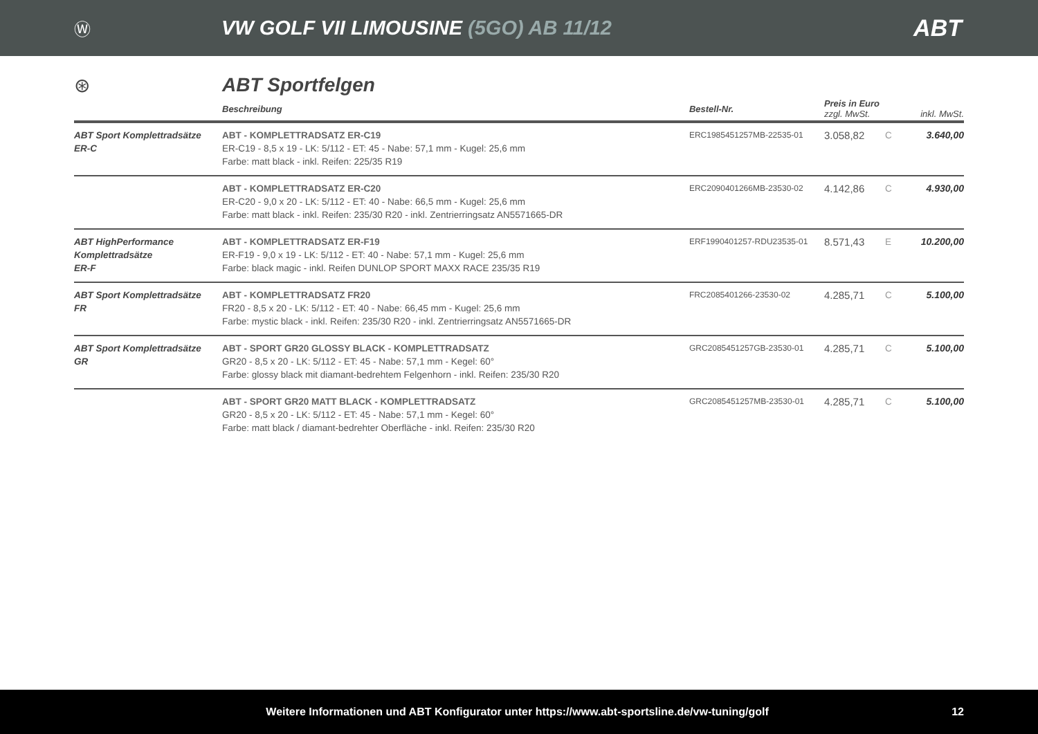Ⓦ
VW GOLF VII LIMOUSINE (5GO) AB 11/12
ABT
⊛ ABT Sportfelgen
| | Beschreibung | Bestell-Nr. | Preis in Euro zzgl. MwSt. | | inkl. MwSt. |
| --- | --- | --- | --- | --- | --- |
| ABT Sport Komplettradsätze ER-C | ABT - KOMPLETTRADSATZ ER-C19 ER-C19 - 8,5 x 19 - LK: 5/112 - ET: 45 - Nabe: 57,1 mm - Kugel: 25,6 mm Farbe: matt black - inkl. Reifen: 225/35 R19 | ERC1985451257MB-22535-01 | 3.058,82 | C | 3.640,00 |
| | ABT - KOMPLETTRADSATZ ER-C20 ER-C20 - 9,0 x 20 - LK: 5/112 - ET: 40 - Nabe: 66,5 mm - Kugel: 25,6 mm Farbe: matt black - inkl. Reifen: 235/30 R20 - inkl. Zentrierringsatz AN5571665-DR | ERC2090401266MB-23530-02 | 4.142,86 | C | 4.930,00 |
| ABT HighPerformance Komplettradsätze ER-F | ABT - KOMPLETTRADSATZ ER-F19 ER-F19 - 9,0 x 19 - LK: 5/112 - ET: 40 - Nabe: 57,1 mm - Kugel: 25,6 mm Farbe: black magic - inkl. Reifen DUNLOP SPORT MAXX RACE 235/35 R19 | ERF1990401257-RDU23535-01 | 8.571,43 | E | 10.200,00 |
| ABT Sport Komplettradsätze FR | ABT - KOMPLETTRADSATZ FR20 FR20 - 8,5 x 20 - LK: 5/112 - ET: 40 - Nabe: 66,45 mm - Kugel: 25,6 mm Farbe: mystic black - inkl. Reifen: 235/30 R20 - inkl. Zentrierringsatz AN5571665-DR | FRC2085401266-23530-02 | 4.285,71 | C | 5.100,00 |
| ABT Sport Komplettradsätze GR | ABT - SPORT GR20 GLOSSY BLACK - KOMPLETTRADSATZ GR20 - 8,5 x 20 - LK: 5/112 - ET: 45 - Nabe: 57,1 mm - Kegel: 60° Farbe: glossy black mit diamant-bedrehtem Felgenhorn - inkl. Reifen: 235/30 R20 | GRC2085451257GB-23530-01 | 4.285,71 | C | 5.100,00 |
| | ABT - SPORT GR20 MATT BLACK - KOMPLETTRADSATZ GR20 - 8,5 x 20 - LK: 5/112 - ET: 45 - Nabe: 57,1 mm - Kegel: 60° Farbe: matt black / diamant-bedrehter Oberfläche - inkl. Reifen: 235/30 R20 | GRC2085451257MB-23530-01 | 4.285,71 | C | 5.100,00 |
Weitere Informationen und ABT Konfigurator unter https://www.abt-sportsline.de/vw-tuning/golf
12